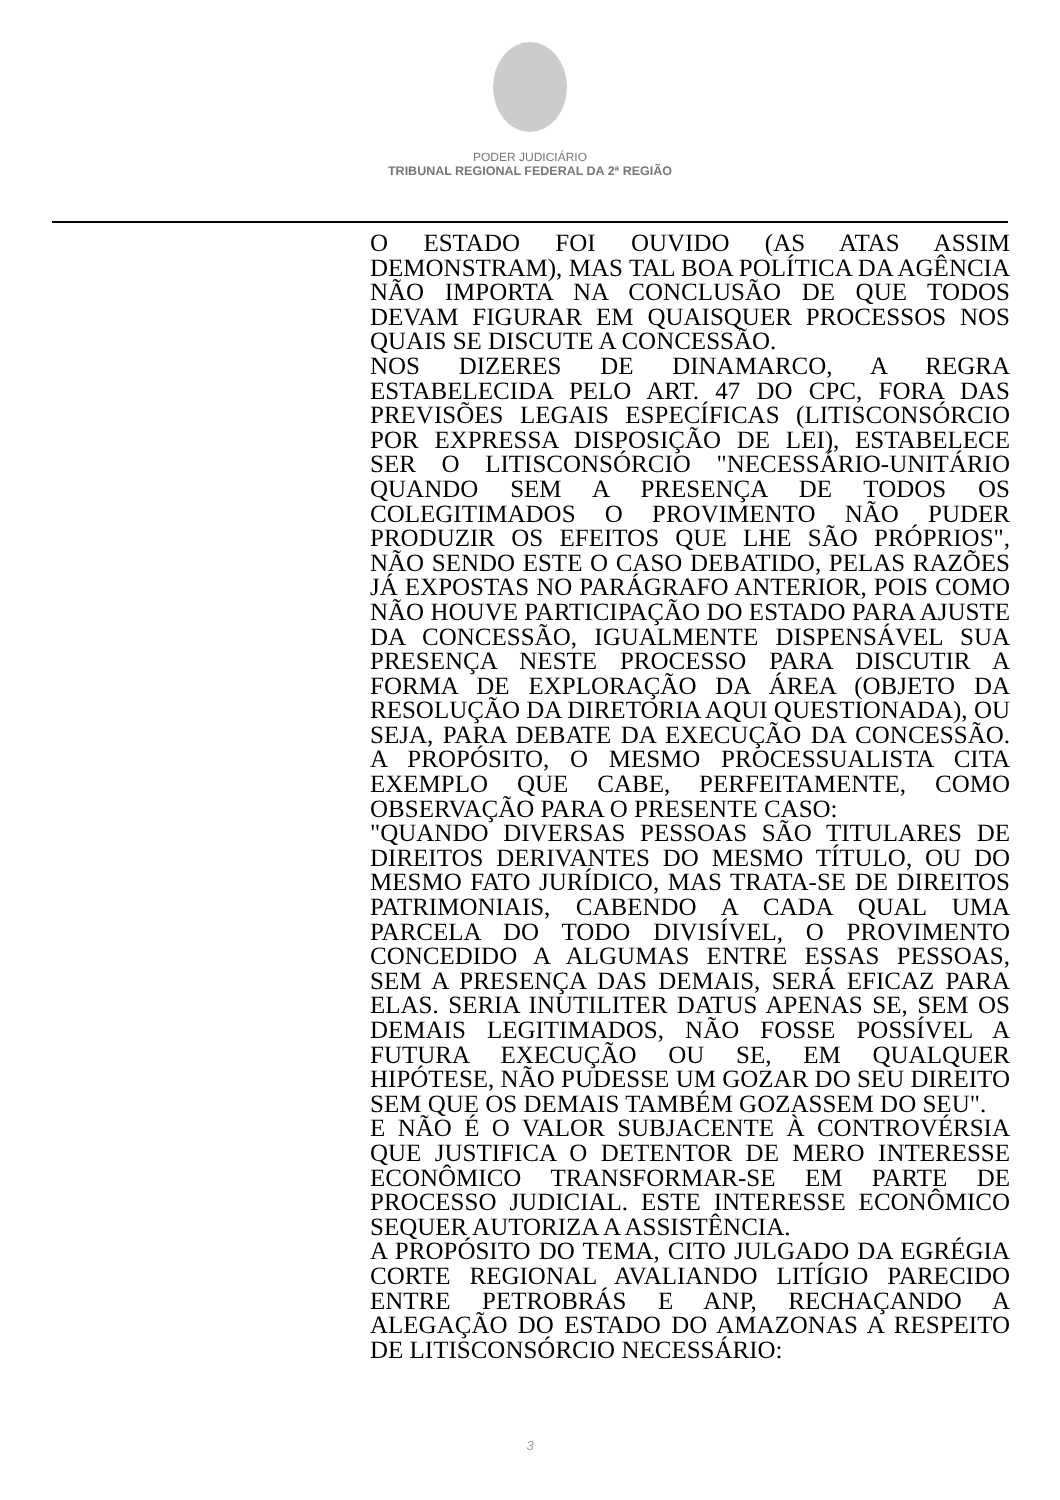PODER JUDICIÁRIO
TRIBUNAL REGIONAL FEDERAL DA 2ª REGIÃO
O ESTADO FOI OUVIDO (AS ATAS ASSIM DEMONSTRAM), MAS TAL BOA POLÍTICA DA AGÊNCIA NÃO IMPORTA NA CONCLUSÃO DE QUE TODOS DEVAM FIGURAR EM QUAISQUER PROCESSOS NOS QUAIS SE DISCUTE A CONCESSÃO.
NOS DIZERES DE DINAMARCO, A REGRA ESTABELECIDA PELO ART. 47 DO CPC, FORA DAS PREVISÕES LEGAIS ESPECÍFICAS (LITISCONSÓRCIO POR EXPRESSA DISPOSIÇÃO DE LEI), ESTABELECE SER O LITISCONSÓRCIO "NECESSÁRIO-UNITÁRIO QUANDO SEM A PRESENÇA DE TODOS OS COLEGITIMADOS O PROVIMENTO NÃO PUDER PRODUZIR OS EFEITOS QUE LHE SÃO PRÓPRIOS", NÃO SENDO ESTE O CASO DEBATIDO, PELAS RAZÕES JÁ EXPOSTAS NO PARÁGRAFO ANTERIOR, POIS COMO NÃO HOUVE PARTICIPAÇÃO DO ESTADO PARA AJUSTE DA CONCESSÃO, IGUALMENTE DISPENSÁVEL SUA PRESENÇA NESTE PROCESSO PARA DISCUTIR A FORMA DE EXPLORAÇÃO DA ÁREA (OBJETO DA RESOLUÇÃO DA DIRETORIA AQUI QUESTIONADA), OU SEJA, PARA DEBATE DA EXECUÇÃO DA CONCESSÃO. A PROPÓSITO, O MESMO PROCESSUALISTA CITA EXEMPLO QUE CABE, PERFEITAMENTE, COMO OBSERVAÇÃO PARA O PRESENTE CASO:
"QUANDO DIVERSAS PESSOAS SÃO TITULARES DE DIREITOS DERIVANTES DO MESMO TÍTULO, OU DO MESMO FATO JURÍDICO, MAS TRATA-SE DE DIREITOS PATRIMONIAIS, CABENDO A CADA QUAL UMA PARCELA DO TODO DIVISÍVEL, O PROVIMENTO CONCEDIDO A ALGUMAS ENTRE ESSAS PESSOAS, SEM A PRESENÇA DAS DEMAIS, SERÁ EFICAZ PARA ELAS. SERIA INUTILITER DATUS APENAS SE, SEM OS DEMAIS LEGITIMADOS, NÃO FOSSE POSSÍVEL A FUTURA EXECUÇÃO OU SE, EM QUALQUER HIPÓTESE, NÃO PUDESSE UM GOZAR DO SEU DIREITO SEM QUE OS DEMAIS TAMBÉM GOZASSEM DO SEU".
E NÃO É O VALOR SUBJACENTE À CONTROVÉRSIA QUE JUSTIFICA O DETENTOR DE MERO INTERESSE ECONÔMICO TRANSFORMAR-SE EM PARTE DE PROCESSO JUDICIAL. ESTE INTERESSE ECONÔMICO SEQUER AUTORIZA A ASSISTÊNCIA.
A PROPÓSITO DO TEMA, CITO JULGADO DA EGRÉGIA CORTE REGIONAL AVALIANDO LITÍGIO PARECIDO ENTRE PETROBRÁS E ANP, RECHAÇANDO A ALEGAÇÃO DO ESTADO DO AMAZONAS A RESPEITO DE LITISCONSÓRCIO NECESSÁRIO:
3